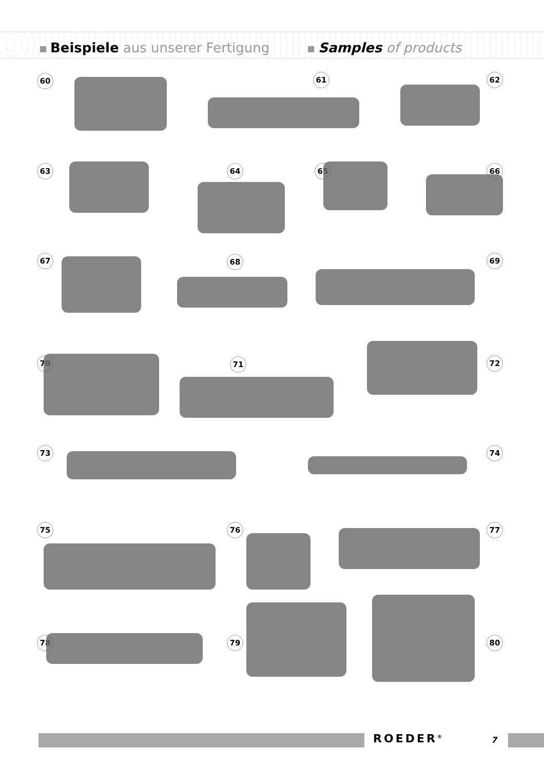Beispiele aus unserer Fertigung Samples of products
60 61 62
63 64 65 66
67 68 69
70 71 72
73 74
75 76 77
78 79 80
ROEDER<sup>®</sup> 7